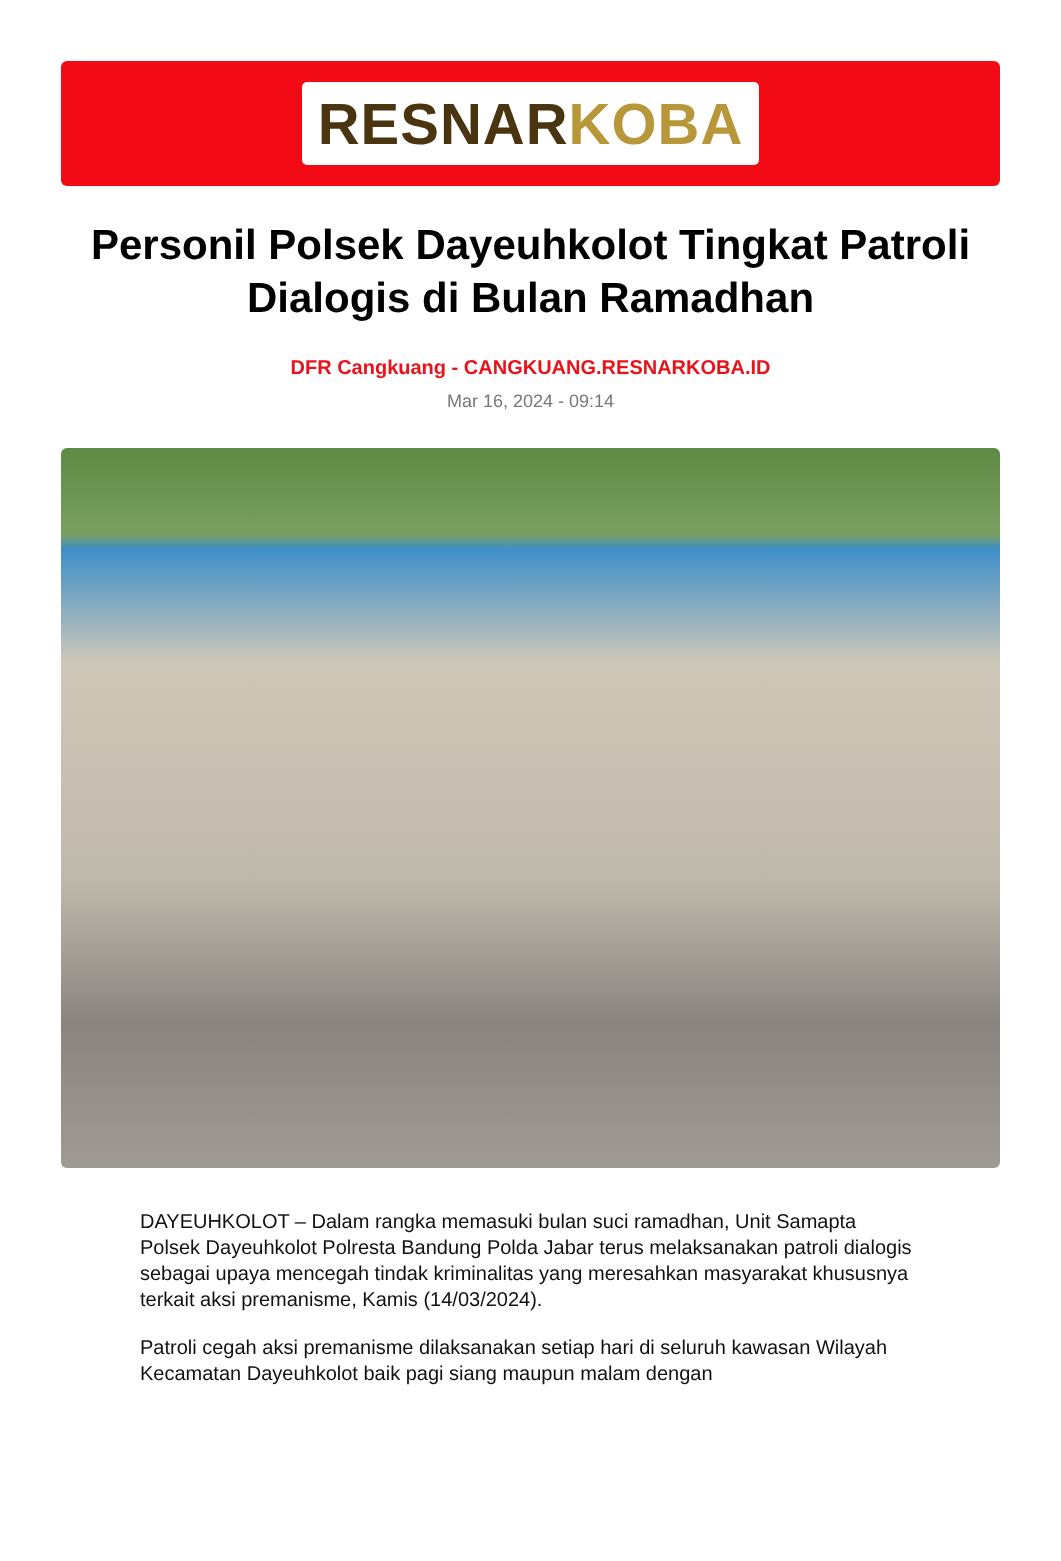RESNARKOBA
Personil Polsek Dayeuhkolot Tingkat Patroli Dialogis di Bulan Ramadhan
DFR Cangkuang - CANGKUANG.RESNARKOBA.ID
Mar 16, 2024 - 09:14
DAYEUHKOLOT – Dalam rangka memasuki bulan suci ramadhan, Unit Samapta Polsek Dayeuhkolot Polresta Bandung Polda Jabar terus melaksanakan patroli dialogis sebagai upaya mencegah tindak kriminalitas yang meresahkan masyarakat khususnya terkait aksi premanisme, Kamis (14/03/2024).
Patroli cegah aksi premanisme dilaksanakan setiap hari di seluruh kawasan Wilayah Kecamatan Dayeuhkolot baik pagi siang maupun malam dengan